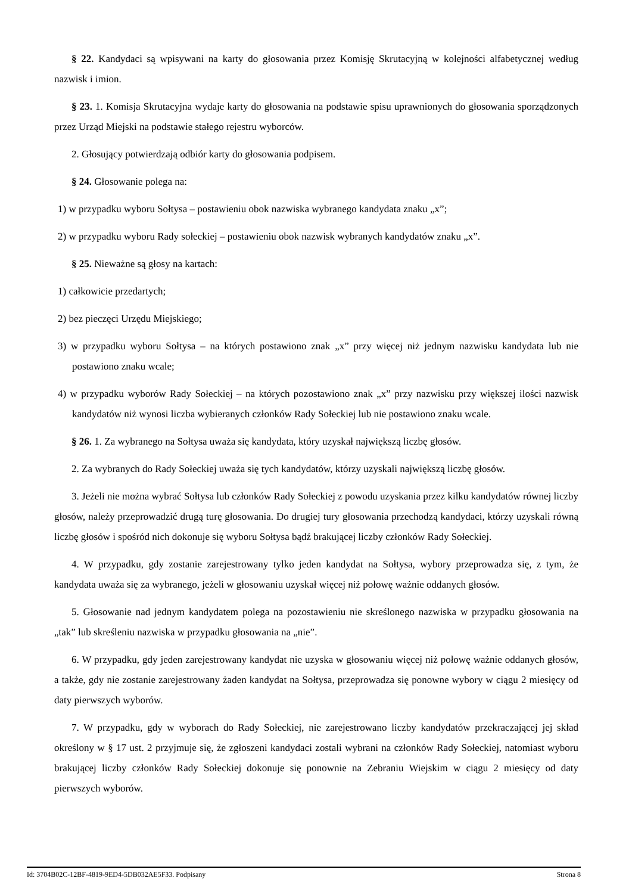§ 22. Kandydaci są wpisywani na karty do głosowania przez Komisję Skrutacyjną w kolejności alfabetycznej według nazwisk i imion.
§ 23. 1. Komisja Skrutacyjna wydaje karty do głosowania na podstawie spisu uprawnionych do głosowania sporządzonych przez Urząd Miejski na podstawie stałego rejestru wyborców.
2. Głosujący potwierdzają odbiór karty do głosowania podpisem.
§ 24. Głosowanie polega na:
1) w przypadku wyboru Sołtysa – postawieniu obok nazwiska wybranego kandydata znaku „x”;
2) w przypadku wyboru Rady sołeckiej – postawieniu obok nazwisk wybranych kandydatów znaku „x”.
§ 25. Nieważne są głosy na kartach:
1) całkowicie przedartych;
2) bez pieczęci Urzędu Miejskiego;
3) w przypadku wyboru Sołtysa – na których postawiono znak „x” przy więcej niż jednym nazwisku kandydata lub nie postawiono znaku wcale;
4) w przypadku wyborów Rady Sołeckiej – na których pozostawiono znak „x” przy nazwisku przy większej ilości nazwisk kandydatów niż wynosi liczba wybieranych członków Rady Sołeckiej lub nie postawiono znaku wcale.
§ 26. 1. Za wybranego na Sołtysa uważa się kandydata, który uzyskał największą liczbę głosów.
2. Za wybranych do Rady Sołeckiej uważa się tych kandydatów, którzy uzyskali największą liczbę głosów.
3. Jeżeli nie można wybrać Sołtysa lub członków Rady Sołeckiej z powodu uzyskania przez kilku kandydatów równej liczby głosów, należy przeprowadzić drugą turę głosowania. Do drugiej tury głosowania przechodzą kandydaci, którzy uzyskali równą liczbę głosów i spośród nich dokonuje się wyboru Sołtysa bądź brakującej liczby członków Rady Sołeckiej.
4. W przypadku, gdy zostanie zarejestrowany tylko jeden kandydat na Sołtysa, wybory przeprowadza się, z tym, że kandydata uważa się za wybranego, jeżeli w głosowaniu uzyskał więcej niż połowę ważnie oddanych głosów.
5. Głosowanie nad jednym kandydatem polega na pozostawieniu nie skreślonego nazwiska w przypadku głosowania na „tak” lub skreśleniu nazwiska w przypadku głosowania na „nie”.
6. W przypadku, gdy jeden zarejestrowany kandydat nie uzyska w głosowaniu więcej niż połowę ważnie oddanych głosów, a także, gdy nie zostanie zarejestrowany żaden kandydat na Sołtysa, przeprowadza się ponowne wybory w ciągu 2 miesięcy od daty pierwszych wyborów.
7. W przypadku, gdy w wyborach do Rady Sołeckiej, nie zarejestrowano liczby kandydatów przekraczającej jej skład określony w § 17 ust. 2 przyjmuje się, że zgłoszeni kandydaci zostali wybrani na członków Rady Sołeckiej, natomiast wyboru brakującej liczby członków Rady Sołeckiej dokonuje się ponownie na Zebraniu Wiejskim w ciągu 2 miesięcy od daty pierwszych wyborów.
Id: 3704B02C-12BF-4819-9ED4-5DB032AE5F33. Podpisany Strona 8